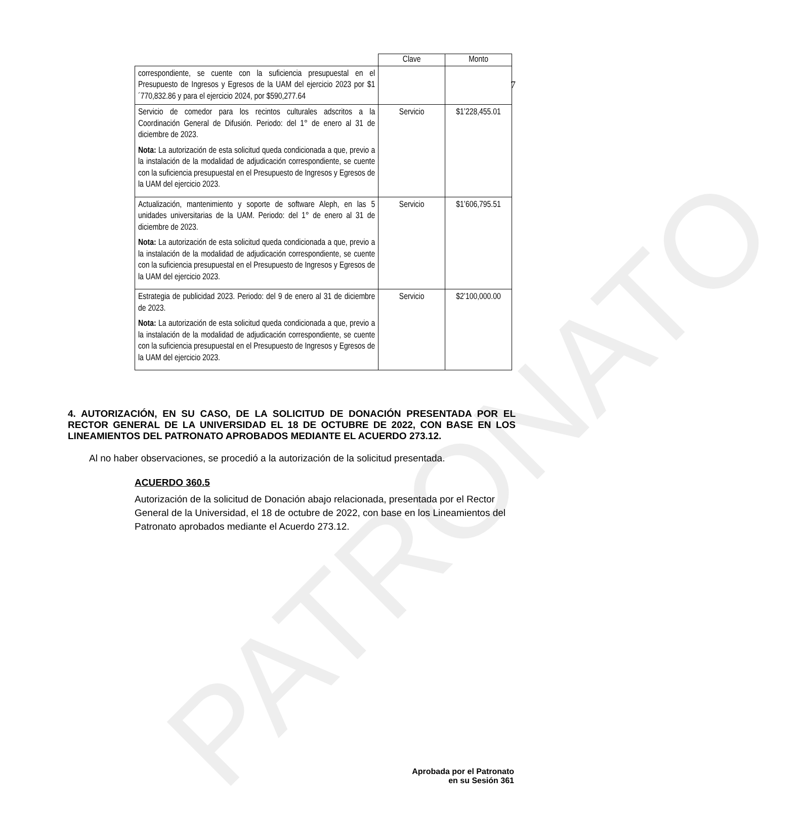PATRONATO
7
| | Clave | Monto |
| --- | --- | --- |
| correspondiente, se cuente con la suficiencia presupuestal en el Presupuesto de Ingresos y Egresos de la UAM del ejercicio 2023 por $1´770,832.86 y para el ejercicio 2024, por $590,277.64 | | |
| Servicio de comedor para los recintos culturales adscritos a la Coordinación General de Difusión. Periodo: del 1° de enero al 31 de diciembre de 2023. Nota: La autorización de esta solicitud queda condicionada a que, previo a la instalación de la modalidad de adjudicación correspondiente, se cuente con la suficiencia presupuestal en el Presupuesto de Ingresos y Egresos de la UAM del ejercicio 2023. | Servicio | $1’228,455.01 |
| Actualización, mantenimiento y soporte de software Aleph, en las 5 unidades universitarias de la UAM. Periodo: del 1° de enero al 31 de diciembre de 2023. Nota: La autorización de esta solicitud queda condicionada a que, previo a la instalación de la modalidad de adjudicación correspondiente, se cuente con la suficiencia presupuestal en el Presupuesto de Ingresos y Egresos de la UAM del ejercicio 2023. | Servicio | $1’606,795.51 |
| Estrategia de publicidad 2023. Periodo: del 9 de enero al 31 de diciembre de 2023. Nota: La autorización de esta solicitud queda condicionada a que, previo a la instalación de la modalidad de adjudicación correspondiente, se cuente con la suficiencia presupuestal en el Presupuesto de Ingresos y Egresos de la UAM del ejercicio 2023. | Servicio | $2’100,000.00 |
4. AUTORIZACIÓN, EN SU CASO, DE LA SOLICITUD DE DONACIÓN PRESENTADA POR EL RECTOR GENERAL DE LA UNIVERSIDAD EL 18 DE OCTUBRE DE 2022, CON BASE EN LOS LINEAMIENTOS DEL PATRONATO APROBADOS MEDIANTE EL ACUERDO 273.12.
Al no haber observaciones, se procedió a la autorización de la solicitud presentada.
ACUERDO 360.5
Autorización de la solicitud de Donación abajo relacionada, presentada por el Rector General de la Universidad, el 18 de octubre de 2022, con base en los Lineamientos del Patronato aprobados mediante el Acuerdo 273.12.
Aprobada por el Patronato
en su Sesión 361